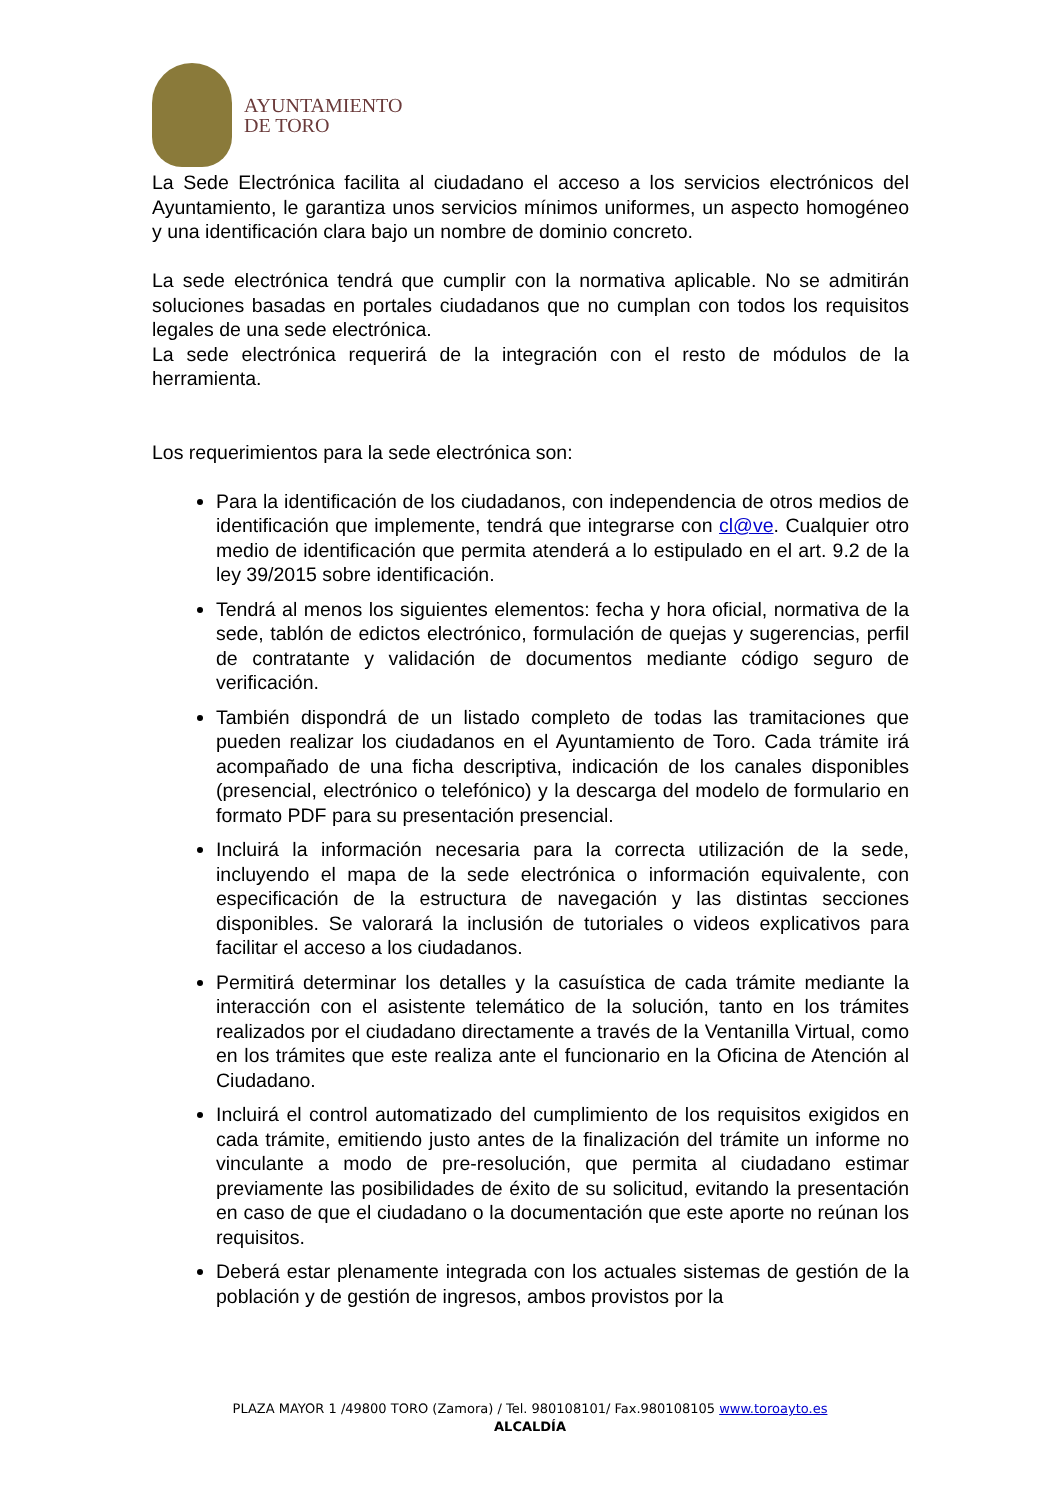AYUNTAMIENTO
DE TORO
La Sede Electrónica facilita al ciudadano el acceso a los servicios electrónicos del Ayuntamiento, le garantiza unos servicios mínimos uniformes, un aspecto homogéneo y una identificación clara bajo un nombre de dominio concreto.
La sede electrónica tendrá que cumplir con la normativa aplicable. No se admitirán soluciones basadas en portales ciudadanos que no cumplan con todos los requisitos legales de una sede electrónica.
La sede electrónica requerirá de la integración con el resto de módulos de la herramienta.
Los requerimientos para la sede electrónica son:
Para la identificación de los ciudadanos, con independencia de otros medios de identificación que implemente, tendrá que integrarse con cl@ve. Cualquier otro medio de identificación que permita atenderá a lo estipulado en el art. 9.2 de la ley 39/2015 sobre identificación.
Tendrá al menos los siguientes elementos: fecha y hora oficial, normativa de la sede, tablón de edictos electrónico, formulación de quejas y sugerencias, perfil de contratante y validación de documentos mediante código seguro de verificación.
También dispondrá de un listado completo de todas las tramitaciones que pueden realizar los ciudadanos en el Ayuntamiento de Toro. Cada trámite irá acompañado de una ficha descriptiva, indicación de los canales disponibles (presencial, electrónico o telefónico) y la descarga del modelo de formulario en formato PDF para su presentación presencial.
Incluirá la información necesaria para la correcta utilización de la sede, incluyendo el mapa de la sede electrónica o información equivalente, con especificación de la estructura de navegación y las distintas secciones disponibles. Se valorará la inclusión de tutoriales o videos explicativos para facilitar el acceso a los ciudadanos.
Permitirá determinar los detalles y la casuística de cada trámite mediante la interacción con el asistente telemático de la solución, tanto en los trámites realizados por el ciudadano directamente a través de la Ventanilla Virtual, como en los trámites que este realiza ante el funcionario en la Oficina de Atención al Ciudadano.
Incluirá el control automatizado del cumplimiento de los requisitos exigidos en cada trámite, emitiendo justo antes de la finalización del trámite un informe no vinculante a modo de pre-resolución, que permita al ciudadano estimar previamente las posibilidades de éxito de su solicitud, evitando la presentación en caso de que el ciudadano o la documentación que este aporte no reúnan los requisitos.
Deberá estar plenamente integrada con los actuales sistemas de gestión de la población y de gestión de ingresos, ambos provistos por la
PLAZA MAYOR 1 /49800 TORO (Zamora) / Tel. 980108101/ Fax.980108105 www.toroayto.es
ALCALDÍA